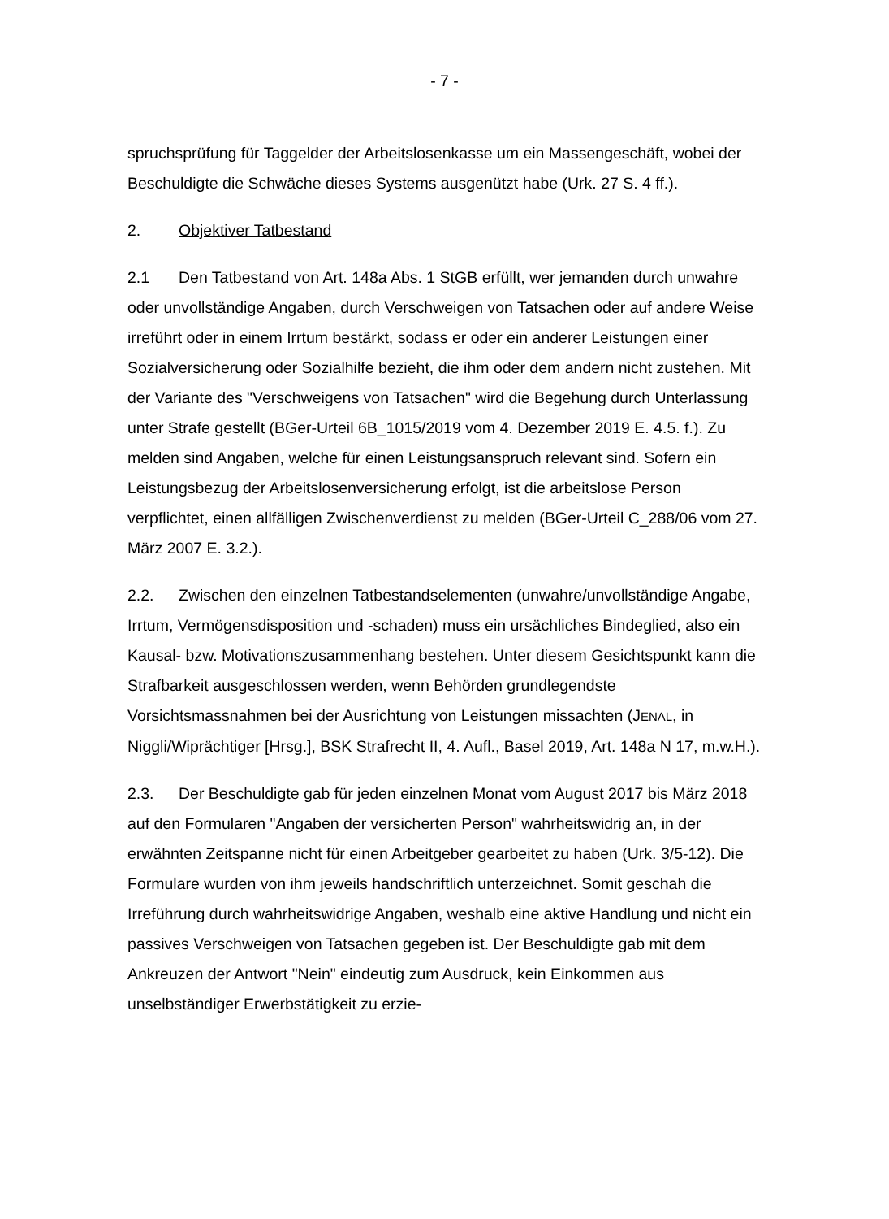- 7 -
spruchsprüfung für Taggelder der Arbeitslosenkasse um ein Massengeschäft, wobei der Beschuldigte die Schwäche dieses Systems ausgenützt habe (Urk. 27 S. 4 ff.).
2. Objektiver Tatbestand
2.1 Den Tatbestand von Art. 148a Abs. 1 StGB erfüllt, wer jemanden durch unwahre oder unvollständige Angaben, durch Verschweigen von Tatsachen oder auf andere Weise irreführt oder in einem Irrtum bestärkt, sodass er oder ein anderer Leistungen einer Sozialversicherung oder Sozialhilfe bezieht, die ihm oder dem andern nicht zustehen. Mit der Variante des "Verschweigens von Tatsachen" wird die Begehung durch Unterlassung unter Strafe gestellt (BGer-Urteil 6B_1015/2019 vom 4. Dezember 2019 E. 4.5. f.). Zu melden sind Angaben, welche für einen Leistungsanspruch relevant sind. Sofern ein Leistungsbezug der Arbeitslosenversicherung erfolgt, ist die arbeitslose Person verpflichtet, einen allfälligen Zwischenverdienst zu melden (BGer-Urteil C_288/06 vom 27. März 2007 E. 3.2.).
2.2. Zwischen den einzelnen Tatbestandselementen (unwahre/unvollständige Angabe, Irrtum, Vermögensdisposition und -schaden) muss ein ursächliches Bindeglied, also ein Kausal- bzw. Motivationszusammenhang bestehen. Unter diesem Gesichtspunkt kann die Strafbarkeit ausgeschlossen werden, wenn Behörden grundlegendste Vorsichtsmassnahmen bei der Ausrichtung von Leistungen missachten (JENAL, in Niggli/Wiprächtiger [Hrsg.], BSK Strafrecht II, 4. Aufl., Basel 2019, Art. 148a N 17, m.w.H.).
2.3. Der Beschuldigte gab für jeden einzelnen Monat vom August 2017 bis März 2018 auf den Formularen "Angaben der versicherten Person" wahrheitswidrig an, in der erwähnten Zeitspanne nicht für einen Arbeitgeber gearbeitet zu haben (Urk. 3/5-12). Die Formulare wurden von ihm jeweils handschriftlich unterzeichnet. Somit geschah die Irreführung durch wahrheitswidrige Angaben, weshalb eine aktive Handlung und nicht ein passives Verschweigen von Tatsachen gegeben ist. Der Beschuldigte gab mit dem Ankreuzen der Antwort "Nein" eindeutig zum Ausdruck, kein Einkommen aus unselbständiger Erwerbstätigkeit zu erzie-